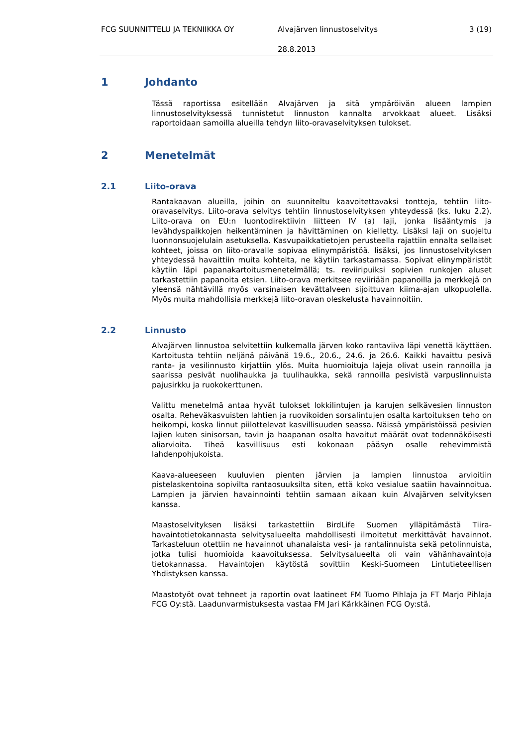FCG SUUNNITTELU JA TEKNIIKKA OY Alvajärven linnustoselvitys 3 (19)
28.8.2013
1 Johdanto
Tässä raportissa esitellään Alvajärven ja sitä ympäröivän alueen lampien linnustoselvityksessä tunnistetut linnuston kannalta arvokkaat alueet. Lisäksi raportoidaan samoilla alueilla tehdyn liito-oravaselvityksen tulokset.
2 Menetelmät
2.1 Liito-orava
Rantakaavan alueilla, joihin on suunniteltu kaavoitettavaksi tontteja, tehtiin liito-oravaselvitys. Liito-orava selvitys tehtiin linnustoselvityksen yhteydessä (ks. luku 2.2). Liito-orava on EU:n luontodirektiivin liitteen IV (a) laji, jonka lisääntymis ja levähdyspaikkojen heikentäminen ja hävittäminen on kielletty. Lisäksi laji on suojeltu luonnonsuojelulain asetuksella. Kasvupaikkatietojen perusteella rajattiin ennalta sellaiset kohteet, joissa on liito-oravalle sopivaa elinympäristöä. lisäksi, jos linnustoselvityksen yhteydessä havaittiin muita kohteita, ne käytiin tarkastamassa. Sopivat elinympäristöt käytiin läpi papanakartoitusmenetelmällä; ts. reviiripuiksi sopivien runkojen aluset tarkastettiin papanoita etsien. Liito-orava merkitsee reviiriään papanoilla ja merkkejä on yleensä nähtävillä myös varsinaisen kevättalveen sijoittuvan kiima-ajan ulkopuolella. Myös muita mahdollisia merkkejä liito-oravan oleskelusta havainnoitiin.
2.2 Linnusto
Alvajärven linnustoa selvitettiin kulkemalla järven koko rantaviiva läpi venettä käyttäen. Kartoitusta tehtiin neljänä päivänä 19.6., 20.6., 24.6. ja 26.6. Kaikki havaittu pesivä ranta- ja vesilinnusto kirjattiin ylös. Muita huomioituja lajeja olivat usein rannoilla ja saarissa pesivät nuolihaukka ja tuulihaukka, sekä rannoilla pesivistä varpuslinnuista pajusirkku ja ruokokerttunen.
Valittu menetelmä antaa hyvät tulokset lokkilintujen ja karujen selkävesien linnuston osalta. Reheväkasvuisten lahtien ja ruovikoiden sorsalintujen osalta kartoituksen teho on heikompi, koska linnut piilottelevat kasvillisuuden seassa. Näissä ympäristöissä pesivien lajien kuten sinisorsan, tavin ja haapanan osalta havaitut määrät ovat todennäköisesti aliarvioita. Tiheä kasvillisuus esti kokonaan pääsyn osalle rehevimmistä lahdenpohjukoista.
Kaava-alueeseen kuuluvien pienten järvien ja lampien linnustoa arvioitiin pistelaskentoina sopivilta rantaosuuksilta siten, että koko vesialue saatiin havainnoitua. Lampien ja järvien havainnointi tehtiin samaan aikaan kuin Alvajärven selvityksen kanssa.
Maastoselvityksen lisäksi tarkastettiin BirdLife Suomen ylläpitämästä Tiira-havaintotietokannasta selvitysalueelta mahdollisesti ilmoitetut merkittävät havainnot. Tarkasteluun otettiin ne havainnot uhanalaista vesi- ja rantalinnuista sekä petolinnuista, jotka tulisi huomioida kaavoituksessa. Selvitysalueelta oli vain vähänhavaintoja tietokannassa. Havaintojen käytöstä sovittiin Keski-Suomeen Lintutieteellisen Yhdistyksen kanssa.
Maastotyöt ovat tehneet ja raportin ovat laatineet FM Tuomo Pihlaja ja FT Marjo Pihlaja FCG Oy:stä. Laadunvarmistuksesta vastaa FM Jari Kärkkäinen FCG Oy:stä.